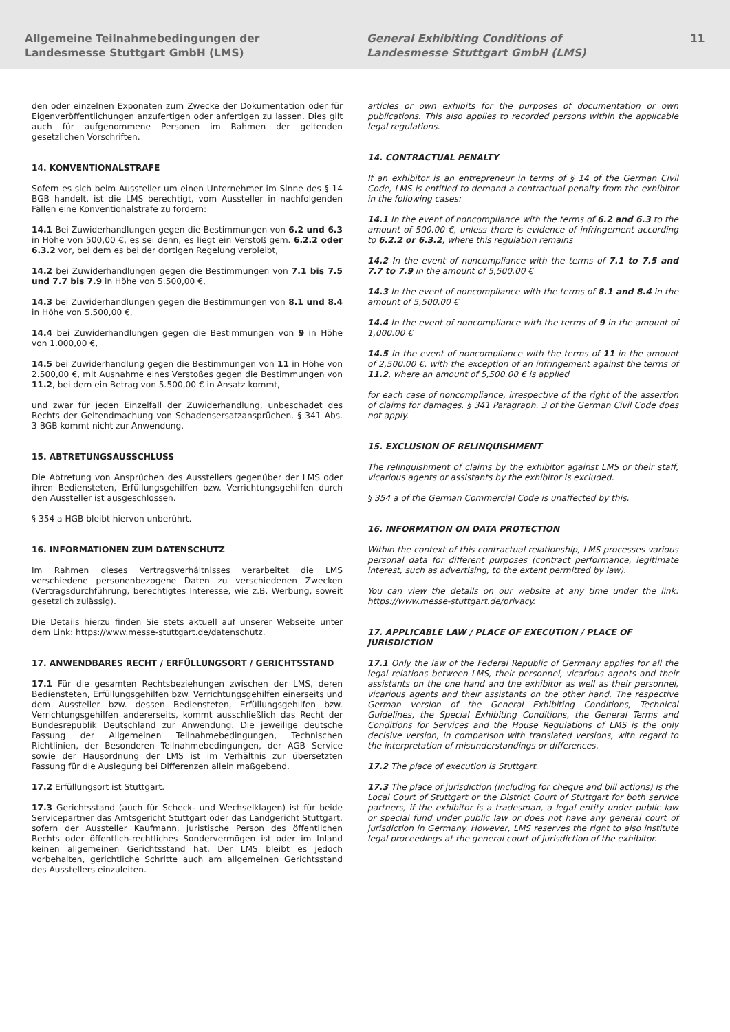Allgemeine Teilnahmebedingungen der
Landesmesse Stuttgart GmbH (LMS)
General Exhibiting Conditions of
Landesmesse Stuttgart GmbH (LMS)
11
den oder einzelnen Exponaten zum Zwecke der Dokumentation oder für Eigenveröffentlichungen anzufertigen oder anfertigen zu lassen. Dies gilt auch für aufgenommene Personen im Rahmen der geltenden gesetzlichen Vorschriften.
14. KONVENTIONALSTRAFE
Sofern es sich beim Aussteller um einen Unternehmer im Sinne des § 14 BGB handelt, ist die LMS berechtigt, vom Aussteller in nachfolgenden Fällen eine Konventionalstrafe zu fordern:
14.1 Bei Zuwiderhandlungen gegen die Bestimmungen von 6.2 und 6.3 in Höhe von 500,00 €, es sei denn, es liegt ein Verstoß gem. 6.2.2 oder 6.3.2 vor, bei dem es bei der dortigen Regelung verbleibt,
14.2 bei Zuwiderhandlungen gegen die Bestimmungen von 7.1 bis 7.5 und 7.7 bis 7.9 in Höhe von 5.500,00 €,
14.3 bei Zuwiderhandlungen gegen die Bestimmungen von 8.1 und 8.4 in Höhe von 5.500,00 €,
14.4 bei Zuwiderhandlungen gegen die Bestimmungen von 9 in Höhe von 1.000,00 €,
14.5 bei Zuwiderhandlung gegen die Bestimmungen von 11 in Höhe von 2.500,00 €, mit Ausnahme eines Verstoßes gegen die Bestimmungen von 11.2, bei dem ein Betrag von 5.500,00 € in Ansatz kommt,
und zwar für jeden Einzelfall der Zuwiderhandlung, unbeschadet des Rechts der Geltendmachung von Schadensersatzansprüchen. § 341 Abs. 3 BGB kommt nicht zur Anwendung.
15. ABTRETUNGSAUSSCHLUSS
Die Abtretung von Ansprüchen des Ausstellers gegenüber der LMS oder ihren Bediensteten, Erfüllungsgehilfen bzw. Verrichtungsgehilfen durch den Aussteller ist ausgeschlossen.
§ 354 a HGB bleibt hiervon unberührt.
16. INFORMATIONEN ZUM DATENSCHUTZ
Im Rahmen dieses Vertragsverhältnisses verarbeitet die LMS verschiedene personenbezogene Daten zu verschiedenen Zwecken (Vertragsdurchführung, berechtigtes Interesse, wie z.B. Werbung, soweit gesetzlich zulässig).
Die Details hierzu finden Sie stets aktuell auf unserer Webseite unter dem Link: https://www.messe-stuttgart.de/datenschutz.
17. ANWENDBARES RECHT / ERFÜLLUNGSORT / GERICHTSSTAND
17.1 Für die gesamten Rechtsbeziehungen zwischen der LMS, deren Bediensteten, Erfüllungsgehilfen bzw. Verrichtungsgehilfen einerseits und dem Aussteller bzw. dessen Bediensteten, Erfüllungsgehilfen bzw. Verrichtungsgehilfen andererseits, kommt ausschließlich das Recht der Bundesrepublik Deutschland zur Anwendung. Die jeweilige deutsche Fassung der Allgemeinen Teilnahmebedingungen, Technischen Richtlinien, der Besonderen Teilnahmebedingungen, der AGB Service sowie der Hausordnung der LMS ist im Verhältnis zur übersetzten Fassung für die Auslegung bei Differenzen allein maßgebend.
17.2 Erfüllungsort ist Stuttgart.
17.3 Gerichtsstand (auch für Scheck- und Wechselklagen) ist für beide Servicepartner das Amtsgericht Stuttgart oder das Landgericht Stuttgart, sofern der Aussteller Kaufmann, juristische Person des öffentlichen Rechts oder öffentlich-rechtliches Sondervermögen ist oder im Inland keinen allgemeinen Gerichtsstand hat. Der LMS bleibt es jedoch vorbehalten, gerichtliche Schritte auch am allgemeinen Gerichtsstand des Ausstellers einzuleiten.
articles or own exhibits for the purposes of documentation or own publications. This also applies to recorded persons within the applicable legal regulations.
14. CONTRACTUAL PENALTY
If an exhibitor is an entrepreneur in terms of § 14 of the German Civil Code, LMS is entitled to demand a contractual penalty from the exhibitor in the following cases:
14.1 In the event of noncompliance with the terms of 6.2 and 6.3 to the amount of 500.00 €, unless there is evidence of infringement according to 6.2.2 or 6.3.2, where this regulation remains
14.2 In the event of noncompliance with the terms of 7.1 to 7.5 and 7.7 to 7.9 in the amount of 5,500.00 €
14.3 In the event of noncompliance with the terms of 8.1 and 8.4 in the amount of 5,500.00 €
14.4 In the event of noncompliance with the terms of 9 in the amount of 1,000.00 €
14.5 In the event of noncompliance with the terms of 11 in the amount of 2,500.00 €, with the exception of an infringement against the terms of 11.2, where an amount of 5,500.00 € is applied
for each case of noncompliance, irrespective of the right of the assertion of claims for damages. § 341 Paragraph. 3 of the German Civil Code does not apply.
15. EXCLUSION OF RELINQUISHMENT
The relinquishment of claims by the exhibitor against LMS or their staff, vicarious agents or assistants by the exhibitor is excluded.
§ 354 a of the German Commercial Code is unaffected by this.
16. INFORMATION ON DATA PROTECTION
Within the context of this contractual relationship, LMS processes various personal data for different purposes (contract performance, legitimate interest, such as advertising, to the extent permitted by law).
You can view the details on our website at any time under the link: https://www.messe-stuttgart.de/privacy.
17. APPLICABLE LAW / PLACE OF EXECUTION / PLACE OF JURISDICTION
17.1 Only the law of the Federal Republic of Germany applies for all the legal relations between LMS, their personnel, vicarious agents and their assistants on the one hand and the exhibitor as well as their personnel, vicarious agents and their assistants on the other hand. The respective German version of the General Exhibiting Conditions, Technical Guidelines, the Special Exhibiting Conditions, the General Terms and Conditions for Services and the House Regulations of LMS is the only decisive version, in comparison with translated versions, with regard to the interpretation of misunderstandings or differences.
17.2 The place of execution is Stuttgart.
17.3 The place of jurisdiction (including for cheque and bill actions) is the Local Court of Stuttgart or the District Court of Stuttgart for both service partners, if the exhibitor is a tradesman, a legal entity under public law or special fund under public law or does not have any general court of jurisdiction in Germany. However, LMS reserves the right to also institute legal proceedings at the general court of jurisdiction of the exhibitor.